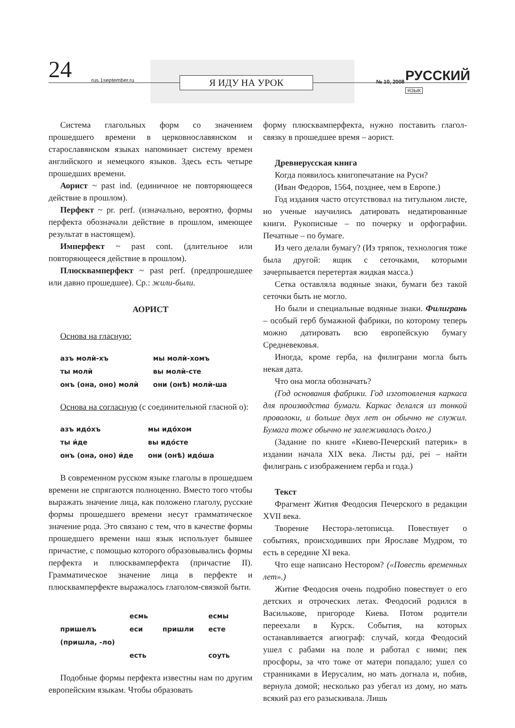24 rus.1september.ru Я ИДУ НА УРОК № 10, 2008 РУССКИЙ ЯЗЫК
Система глагольных форм со значением прошедшего времени в церковнославянском и старославянском языках напоминает систему времен английского и немецкого языков. Здесь есть четыре прошедших времени.
Аорист ~ past ind. (единичное не повторяющееся действие в прошлом).
Перфект ~ pr. perf. (изначально, вероятно, формы перфекта обозначали действие в прошлом, имеющее результат в настоящем).
Имперфект ~ past cont. (длительное или повторяющееся действие в прошлом).
Плюсквамперфект ~ past perf. (предпрошедшее или давно прошедшее). Ср.: жили-были.
АОРИСТ
Основа на гласную:
| азъ молѝ-хъ | мы молѝ-хомъ |
| ты молѝ | вы молѝ-сте |
| онъ (она, оно) молѝ | они (онѣ) молѝ-ша |
Основа на согласную (с соединительной гласной о):
| азъ идо́хъ | мы идо́хом |
| ты и́де | вы идо́сте |
| онъ (она, оно) и́де | они (онѣ) идо́ша |
В современном русском языке глаголы в прошедшем времени не спрягаются полноценно. Вместо того чтобы выражать значение лица, как положено глаголу, русские формы прошедшего времени несут грамматическое значение рода. Это связано с тем, что в качестве формы прошедшего времени наш язык использует бывшее причастие, с помощью которого образовывались формы перфекта и плюсквамперфекта (причастие II). Грамматическое значение лица в перфекте и плюсквамперфекте выражалось глаголом-связкой быти.
| | есмь | | есмы |
| пришелъ | еси | пришли | есте |
| (пришла, -ло) | | | |
| | есть | | соуть |
Подобные формы перфекта известны нам по другим европейским языкам. Чтобы образовать
форму плюсквамперфекта, нужно поставить глагол-связку в прошедшее время – аорист.
Древнерусская книга
Когда появилось книгопечатание на Руси?
(Иван Федоров, 1564, позднее, чем в Европе.)
Год издания часто отсутствовал на титульном листе, но ученые научились датировать недатированные книги. Рукописные – по почерку и орфографии. Печатные – по бумаге.
Из чего делали бумагу? (Из тряпок, технология тоже была другой: ящик с сеточками, которыми зачерпывается перетертая жидкая масса.)
Сетка оставляла водяные знаки, бумаги без такой сеточки быть не могло.
Но были и специальные водяные знаки. Филигрань – особый герб бумажной фабрики, по которому теперь можно датировать всю европейскую бумагу Средневековья.
Иногда, кроме герба, на филиграни могла быть некая дата.
Что она могла обозначать?
(Год основания фабрики. Год изготовления каркаса для производства бумаги. Каркас делался из тонкой проволоки, и больше двух лет он обычно не служил. Бумага тоже обычно не залеживалась долго.)
(Задание по книге «Киево-Печерский патерик» в издании начала XIX века. Листы рдi, реi – найти филигрань с изображением герба и года.)
Текст
Фрагмент Жития Феодосия Печерского в редакции XVII века.
Творение Нестора-летописца. Повествует о событиях, происходивших при Ярославе Мудром, то есть в середине XI века.
Что еще написано Нестором? («Повесть временных лет».)
Житие Феодосия очень подробно повествует о его детских и отроческих летах. Феодосий родился в Василькове, пригороде Киева. Потом родители переехали в Курск. События, на которых останавливается агиограф: случай, когда Феодосий ушел с рабами на поле и работал с ними; пек просфоры, за что тоже от матери попадало; ушел со странниками в Иерусалим, но мать догнала и, побив, вернула домой; несколько раз убегал из дому, но мать всякий раз его разыскивала. Лишь